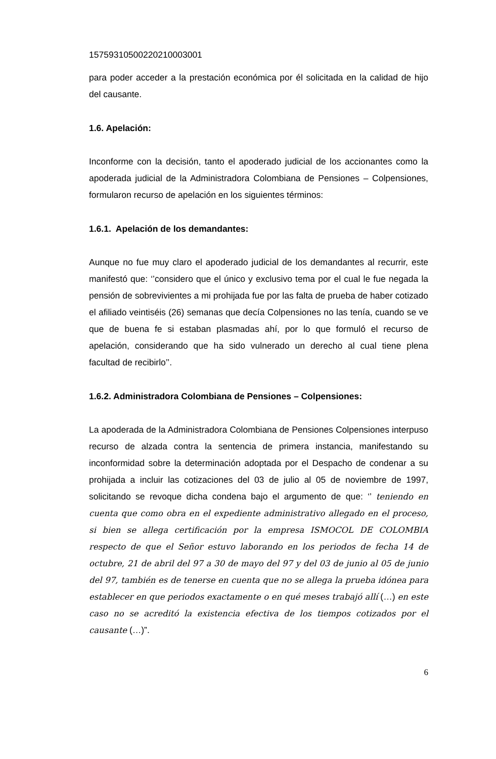15759310500220210003001
para poder acceder a la prestación económica por él solicitada en la calidad de hijo del causante.
1.6. Apelación:
Inconforme con la decisión, tanto el apoderado judicial de los accionantes como la apoderada judicial de la Administradora Colombiana de Pensiones – Colpensiones, formularon recurso de apelación en los siguientes términos:
1.6.1. Apelación de los demandantes:
Aunque no fue muy claro el apoderado judicial de los demandantes al recurrir, este manifestó que: ‘’considero que el único y exclusivo tema por el cual le fue negada la pensión de sobrevivientes a mi prohijada fue por las falta de prueba de haber cotizado el afiliado veintiséis (26) semanas que decía Colpensiones no las tenía, cuando se ve que de buena fe si estaban plasmadas ahí, por lo que formuló el recurso de apelación, considerando que ha sido vulnerado un derecho al cual tiene plena facultad de recibirlo’’.
1.6.2. Administradora Colombiana de Pensiones – Colpensiones:
La apoderada de la Administradora Colombiana de Pensiones Colpensiones interpuso recurso de alzada contra la sentencia de primera instancia, manifestando su inconformidad sobre la determinación adoptada por el Despacho de condenar a su prohijada a incluir las cotizaciones del 03 de julio al 05 de noviembre de 1997, solicitando se revoque dicha condena bajo el argumento de que: ‘’ teniendo en cuenta que como obra en el expediente administrativo allegado en el proceso, si bien se allega certificación por la empresa ISMOCOL DE COLOMBIA respecto de que el Señor estuvo laborando en los periodos de fecha 14 de octubre, 21 de abril del 97 a 30 de mayo del 97 y del 03 de junio al 05 de junio del 97, también es de tenerse en cuenta que no se allega la prueba idónea para establecer en que periodos exactamente o en qué meses trabajó allí (…) en este caso no se acreditó la existencia efectiva de los tiempos cotizados por el causante (…)”.
6